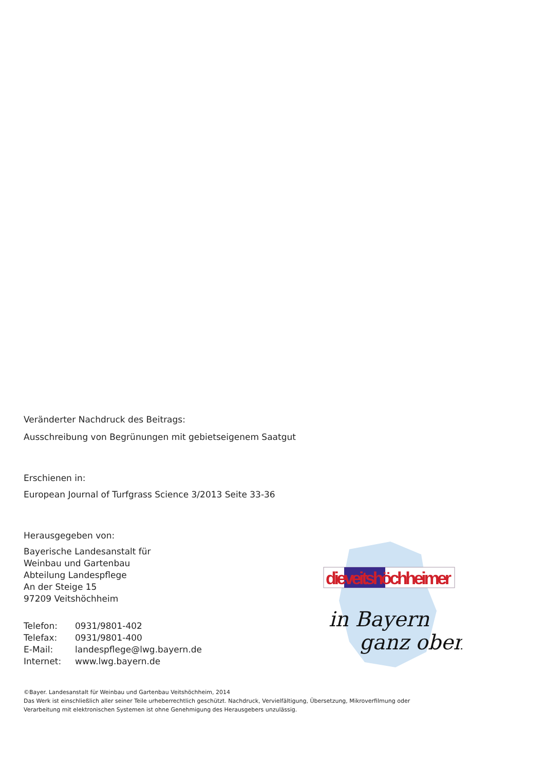Veränderter Nachdruck des Beitrags:
Ausschreibung von Begrünungen mit gebietseigenem Saatgut
Erschienen in:
European Journal of Turfgrass Science 3/2013 Seite 33-36
Herausgegeben von:
Bayerische Landesanstalt für
Weinbau und Gartenbau
Abteilung Landespflege
An der Steige 15
97209 Veitshöchheim
| Telefon: | 0931/9801-402 |
| Telefax: | 0931/9801-400 |
| E-Mail: | landespflege@lwg.bayern.de |
| Internet: | www.lwg.bayern.de |
©Bayer. Landesanstalt für Weinbau und Gartenbau Veitshöchheim, 2014
Das Werk ist einschließlich aller seiner Teile urheberrechtlich geschützt. Nachdruck, Vervielfältigung, Übersetzung, Mikroverfilmung oder
Verarbeitung mit elektronischen Systemen ist ohne Genehmigung des Herausgebers unzulässig.
dieveitshöchheimer
in Bayern
ganz oben